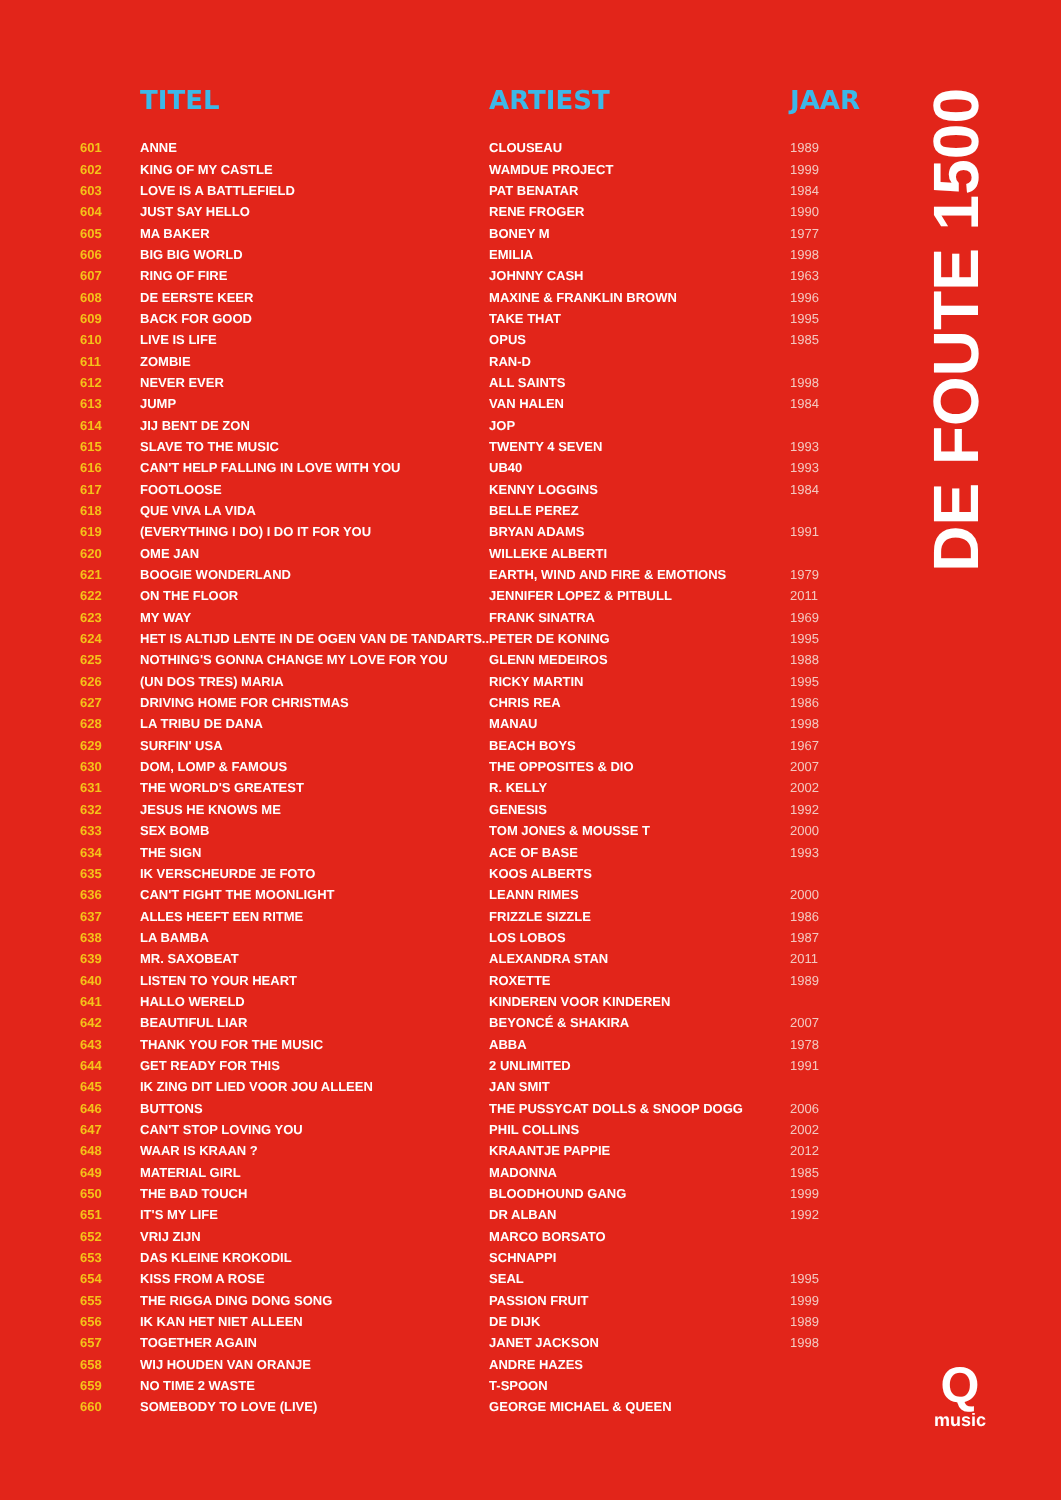| | TITEL | ARTIEST | JAAR |
| --- | --- | --- | --- |
| 601 | ANNE | CLOUSEAU | 1989 |
| 602 | KING OF MY CASTLE | WAMDUE PROJECT | 1999 |
| 603 | LOVE IS A BATTLEFIELD | PAT BENATAR | 1984 |
| 604 | JUST SAY HELLO | RENE FROGER | 1990 |
| 605 | MA BAKER | BONEY M | 1977 |
| 606 | BIG BIG WORLD | EMILIA | 1998 |
| 607 | RING OF FIRE | JOHNNY CASH | 1963 |
| 608 | DE EERSTE KEER | MAXINE & FRANKLIN BROWN | 1996 |
| 609 | BACK FOR GOOD | TAKE THAT | 1995 |
| 610 | LIVE IS LIFE | OPUS | 1985 |
| 611 | ZOMBIE | RAN-D | |
| 612 | NEVER EVER | ALL SAINTS | 1998 |
| 613 | JUMP | VAN HALEN | 1984 |
| 614 | JIJ BENT DE ZON | JOP | |
| 615 | SLAVE TO THE MUSIC | TWENTY 4 SEVEN | 1993 |
| 616 | CAN'T HELP FALLING IN LOVE WITH YOU | UB40 | 1993 |
| 617 | FOOTLOOSE | KENNY LOGGINS | 1984 |
| 618 | QUE VIVA LA VIDA | BELLE PEREZ | |
| 619 | (EVERYTHING I DO) I DO IT FOR YOU | BRYAN ADAMS | 1991 |
| 620 | OME JAN | WILLEKE ALBERTI | |
| 621 | BOOGIE WONDERLAND | EARTH, WIND AND FIRE & EMOTIONS | 1979 |
| 622 | ON THE FLOOR | JENNIFER LOPEZ & PITBULL | 2011 |
| 623 | MY WAY | FRANK SINATRA | 1969 |
| 624 | HET IS ALTIJD LENTE IN DE OGEN VAN DE TANDARTS.. | PETER DE KONING | 1995 |
| 625 | NOTHING'S GONNA CHANGE MY LOVE FOR YOU | GLENN MEDEIROS | 1988 |
| 626 | (UN DOS TRES) MARIA | RICKY MARTIN | 1995 |
| 627 | DRIVING HOME FOR CHRISTMAS | CHRIS REA | 1986 |
| 628 | LA TRIBU DE DANA | MANAU | 1998 |
| 629 | SURFIN' USA | BEACH BOYS | 1967 |
| 630 | DOM, LOMP & FAMOUS | THE OPPOSITES & DIO | 2007 |
| 631 | THE WORLD'S GREATEST | R. KELLY | 2002 |
| 632 | JESUS HE KNOWS ME | GENESIS | 1992 |
| 633 | SEX BOMB | TOM JONES & MOUSSE T | 2000 |
| 634 | THE SIGN | ACE OF BASE | 1993 |
| 635 | IK VERSCHEURDE JE FOTO | KOOS ALBERTS | |
| 636 | CAN'T FIGHT THE MOONLIGHT | LEANN RIMES | 2000 |
| 637 | ALLES HEEFT EEN RITME | FRIZZLE SIZZLE | 1986 |
| 638 | LA BAMBA | LOS LOBOS | 1987 |
| 639 | MR. SAXOBEAT | ALEXANDRA STAN | 2011 |
| 640 | LISTEN TO YOUR HEART | ROXETTE | 1989 |
| 641 | HALLO WERELD | KINDEREN VOOR KINDEREN | |
| 642 | BEAUTIFUL LIAR | BEYONCÉ & SHAKIRA | 2007 |
| 643 | THANK YOU FOR THE MUSIC | ABBA | 1978 |
| 644 | GET READY FOR THIS | 2 UNLIMITED | 1991 |
| 645 | IK ZING DIT LIED VOOR JOU ALLEEN | JAN SMIT | |
| 646 | BUTTONS | THE PUSSYCAT DOLLS & SNOOP DOGG | 2006 |
| 647 | CAN'T STOP LOVING YOU | PHIL COLLINS | 2002 |
| 648 | WAAR IS KRAAN ? | KRAANTJE PAPPIE | 2012 |
| 649 | MATERIAL GIRL | MADONNA | 1985 |
| 650 | THE BAD TOUCH | BLOODHOUND GANG | 1999 |
| 651 | IT'S MY LIFE | DR ALBAN | 1992 |
| 652 | VRIJ ZIJN | MARCO BORSATO | |
| 653 | DAS KLEINE KROKODIL | SCHNAPPI | |
| 654 | KISS FROM A ROSE | SEAL | 1995 |
| 655 | THE RIGGA DING DONG SONG | PASSION FRUIT | 1999 |
| 656 | IK KAN HET NIET ALLEEN | DE DIJK | 1989 |
| 657 | TOGETHER AGAIN | JANET JACKSON | 1998 |
| 658 | WIJ HOUDEN VAN ORANJE | ANDRE HAZES | |
| 659 | NO TIME 2 WASTE | T-SPOON | |
| 660 | SOMEBODY TO LOVE (LIVE) | GEORGE MICHAEL & QUEEN | |
DE FOUTE 1500
Q
music